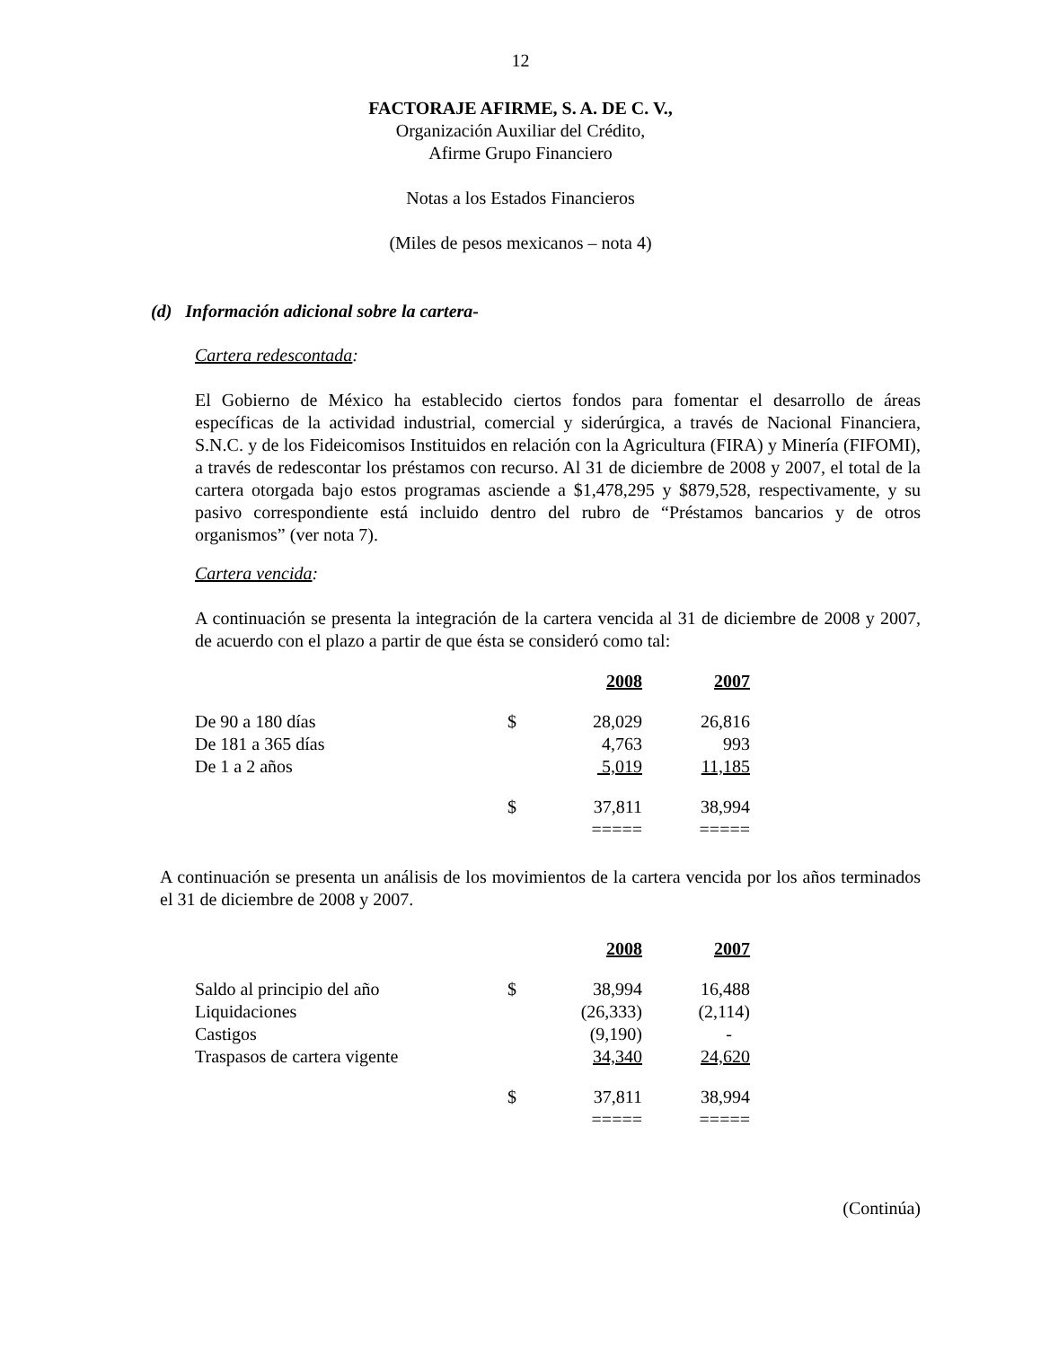12
FACTORAJE AFIRME, S. A. DE C. V.,
Organización Auxiliar del Crédito,
Afirme Grupo Financiero
Notas a los Estados Financieros
(Miles de pesos mexicanos – nota 4)
(d) Información adicional sobre la cartera-
Cartera redescontada:
El Gobierno de México ha establecido ciertos fondos para fomentar el desarrollo de áreas específicas de la actividad industrial, comercial y siderúrgica, a través de Nacional Financiera, S.N.C. y de los Fideicomisos Instituidos en relación con la Agricultura (FIRA) y Minería (FIFOMI), a través de redescontar los préstamos con recurso. Al 31 de diciembre de 2008 y 2007, el total de la cartera otorgada bajo estos programas asciende a $1,478,295 y $879,528, respectivamente, y su pasivo correspondiente está incluido dentro del rubro de “Préstamos bancarios y de otros organismos” (ver nota 7).
Cartera vencida:
A continuación se presenta la integración de la cartera vencida al 31 de diciembre de 2008 y 2007, de acuerdo con el plazo a partir de que ésta se consideró como tal:
| | | 2008 | 2007 |
| De 90 a 180 días | $ | 28,029 | 26,816 |
| De 181 a 365 días | | 4,763 | 993 |
| De 1 a 2 años | | 5,019 | 11,185 |
| | $ | 37,811 | 38,994 |
| | | ===== | ===== |
A continuación se presenta un análisis de los movimientos de la cartera vencida por los años terminados el 31 de diciembre de 2008 y 2007.
| | | 2008 | 2007 |
| Saldo al principio del año | $ | 38,994 | 16,488 |
| Liquidaciones | | (26,333) | (2,114) |
| Castigos | | (9,190) | - |
| Traspasos de cartera vigente | | 34,340 | 24,620 |
| | $ | 37,811 | 38,994 |
| | | ===== | ===== |
(Continúa)